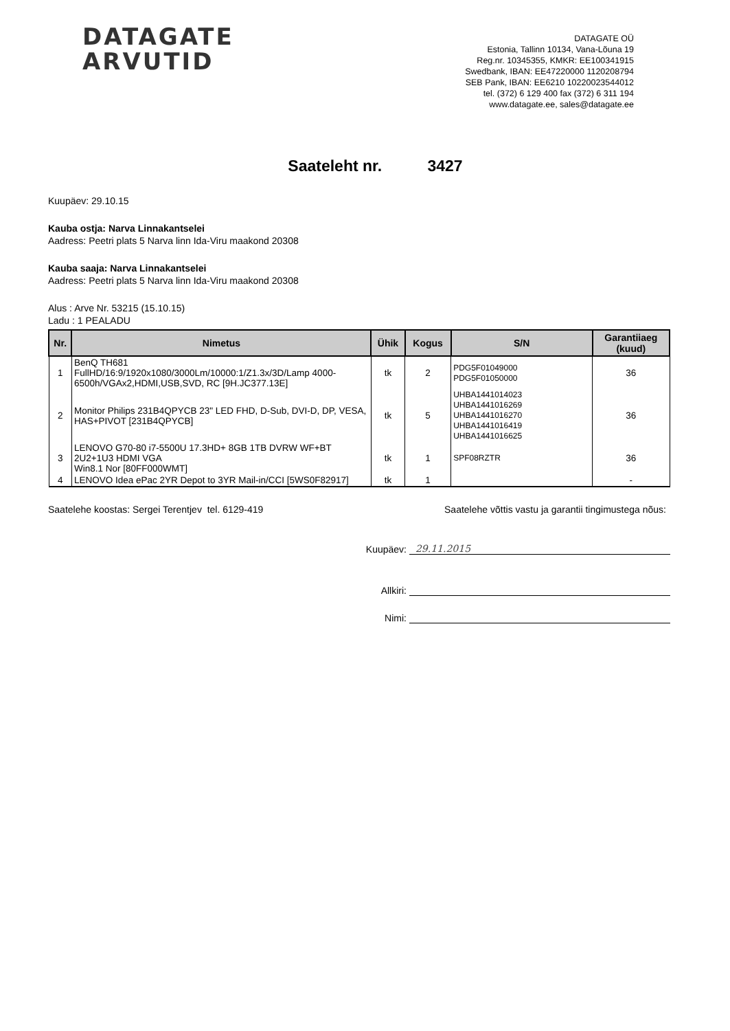DATAGATE
ARVUTID
DATAGATE OÜ
Estonia, Tallinn 10134, Vana-Lõuna 19
Reg.nr. 10345355, KMKR: EE100341915
Swedbank, IBAN: EE47220000 1120208794
SEB Pank, IBAN: EE6210 10220023544012
tel. (372) 6 129 400 fax (372) 6 311 194
www.datagate.ee, sales@datagate.ee
Saateleht nr. 3427
Kuupäev: 29.10.15
Kauba ostja: Narva Linnakantselei
Aadress: Peetri plats 5 Narva linn Ida-Viru maakond 20308
Kauba saaja: Narva Linnakantselei
Aadress: Peetri plats 5 Narva linn Ida-Viru maakond 20308
Alus : Arve Nr. 53215 (15.10.15)
Ladu : 1 PEALADU
| Nr. | Nimetus | Ühik | Kogus | S/N | Garantiiaeg (kuud) |
| --- | --- | --- | --- | --- | --- |
| 1 | BenQ TH681 FullHD/16:9/1920x1080/3000Lm/10000:1/Z1.3x/3D/Lamp 4000-6500h/VGAx2,HDMI,USB,SVD, RC [9H.JC377.13E] | tk | 2 | PDG5F01049000 PDG5F01050000 | 36 |
| 2 | Monitor Philips 231B4QPYCB 23" LED FHD, D-Sub, DVI-D, DP, VESA, HAS+PIVOT [231B4QPYCB] | tk | 5 | UHBA1441014023 UHBA1441016269 UHBA1441016270 UHBA1441016419 UHBA1441016625 | 36 |
| 3 | LENOVO G70-80 i7-5500U 17.3HD+ 8GB 1TB DVRW WF+BT 2U2+1U3 HDMI VGA Win8.1 Nor [80FF000WMT] | tk | 1 | SPF08RZTR | 36 |
| 4 | LENOVO Idea ePac 2YR Depot to 3YR Mail-in/CCI [5WS0F82917] | tk | 1 | | - |
Saatelehe koostas: Sergei Terentjev tel. 6129-419 Saatelehe võttis vastu ja garantii tingimustega nõus:
Kuupäev: 29.11.2015
Allkiri:
Nimi: